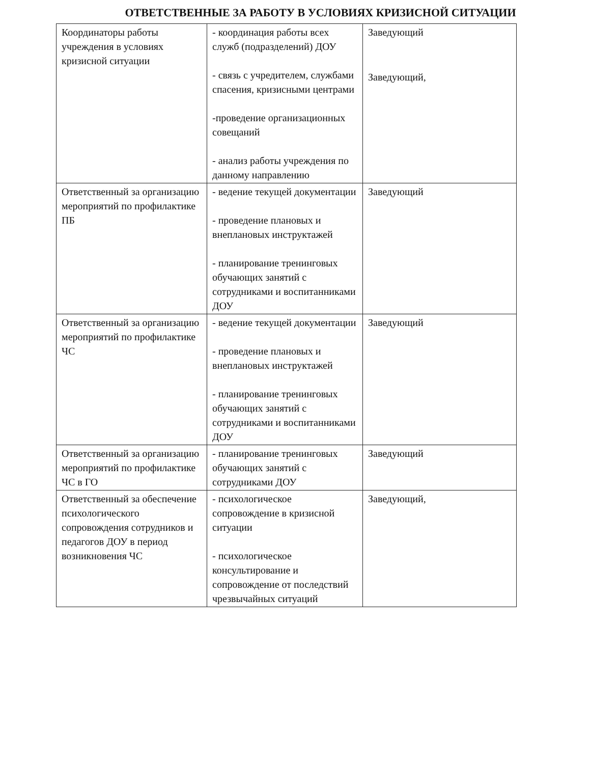ОТВЕТСТВЕННЫЕ ЗА РАБОТУ В УСЛОВИЯХ КРИЗИСНОЙ СИТУАЦИИ
| Координаторы работы учреждения в условиях кризисной ситуации | - координация работы всех служб (подразделений) ДОУ - связь с учредителем, службами спасения, кризисными центрами -проведение организационных совещаний - анализ работы учреждения по данному направлению | Заведующий Заведующий, |
| Ответственный за организацию мероприятий по профилактике ПБ | - ведение текущей документации - проведение плановых и внеплановых инструктажей - планирование тренинговых обучающих занятий с сотрудниками и воспитанниками ДОУ | Заведующий |
| Ответственный за организацию мероприятий по профилактике ЧС | - ведение текущей документации - проведение плановых и внеплановых инструктажей - планирование тренинговых обучающих занятий с сотрудниками и воспитанниками ДОУ | Заведующий |
| Ответственный за организацию мероприятий по профилактике ЧС в ГО | - планирование тренинговых обучающих занятий с сотрудниками ДОУ | Заведующий |
| Ответственный за обеспечение психологического сопровождения сотрудников и педагогов ДОУ в период возникновения ЧС | - психологическое сопровождение в кризисной ситуации - психологическое консультирование и сопровождение от последствий чрезвычайных ситуаций | Заведующий, |